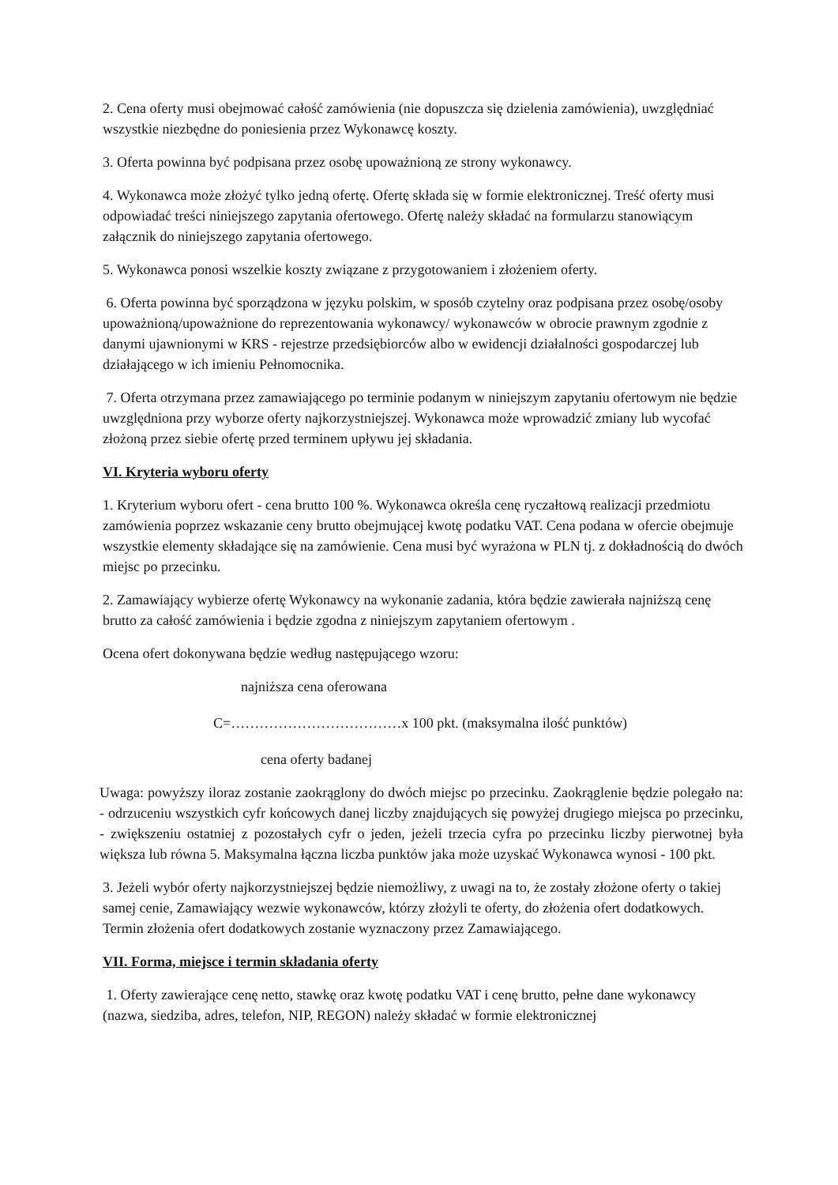2. Cena oferty musi obejmować całość zamówienia (nie dopuszcza się dzielenia zamówienia), uwzględniać wszystkie niezbędne do poniesienia przez Wykonawcę koszty.
3. Oferta powinna być podpisana przez osobę upoważnioną ze strony wykonawcy.
4. Wykonawca może złożyć tylko jedną ofertę. Ofertę składa się w formie elektronicznej. Treść oferty musi odpowiadać treści niniejszego zapytania ofertowego. Ofertę należy składać na formularzu stanowiącym załącznik do niniejszego zapytania ofertowego.
5. Wykonawca ponosi wszelkie koszty związane z przygotowaniem i złożeniem oferty.
6. Oferta powinna być sporządzona w języku polskim, w sposób czytelny oraz podpisana przez osobę/osoby upoważnioną/upoważnione do reprezentowania wykonawcy/ wykonawców w obrocie prawnym zgodnie z danymi ujawnionymi w KRS - rejestrze przedsiębiorców albo w ewidencji działalności gospodarczej lub działającego w ich imieniu Pełnomocnika.
7. Oferta otrzymana przez zamawiającego po terminie podanym w niniejszym zapytaniu ofertowym nie będzie uwzględniona przy wyborze oferty najkorzystniejszej. Wykonawca może wprowadzić zmiany lub wycofać złożoną przez siebie ofertę przed terminem upływu jej składania.
VI. Kryteria wyboru oferty
1. Kryterium wyboru ofert - cena brutto 100 %. Wykonawca określa cenę ryczałtową realizacji przedmiotu zamówienia poprzez wskazanie ceny brutto obejmującej kwotę podatku VAT. Cena podana w ofercie obejmuje wszystkie elementy składające się na zamówienie. Cena musi być wyrażona w PLN tj. z dokładnością do dwóch miejsc po przecinku.
2. Zamawiający wybierze ofertę Wykonawcy na wykonanie zadania, która będzie zawierała najniższą cenę brutto za całość zamówienia i będzie zgodna z niniejszym zapytaniem ofertowym .
Ocena ofert dokonywana będzie według następującego wzoru:
najniższa cena oferowana
C=………………………………x 100 pkt. (maksymalna ilość punktów)
cena oferty badanej
Uwaga: powyższy iloraz zostanie zaokrąglony do dwóch miejsc po przecinku. Zaokrąglenie będzie polegało na: - odrzuceniu wszystkich cyfr końcowych danej liczby znajdujących się powyżej drugiego miejsca po przecinku, - zwiększeniu ostatniej z pozostałych cyfr o jeden, jeżeli trzecia cyfra po przecinku liczby pierwotnej była większa lub równa 5. Maksymalna łączna liczba punktów jaka może uzyskać Wykonawca wynosi - 100 pkt.
3. Jeżeli wybór oferty najkorzystniejszej będzie niemożliwy, z uwagi na to, że zostały złożone oferty o takiej samej cenie, Zamawiający wezwie wykonawców, którzy złożyli te oferty, do złożenia ofert dodatkowych. Termin złożenia ofert dodatkowych zostanie wyznaczony przez Zamawiającego.
VII. Forma, miejsce i termin składania oferty
1. Oferty zawierające cenę netto, stawkę oraz kwotę podatku VAT i cenę brutto, pełne dane wykonawcy (nazwa, siedziba, adres, telefon, NIP, REGON) należy składać w formie elektronicznej